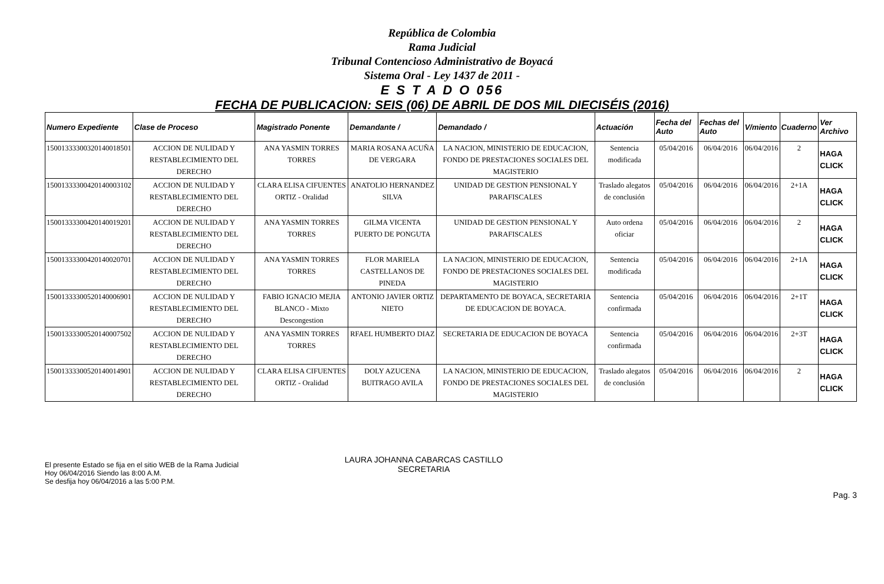República de Colombia
Rama Judicial
Tribunal Contencioso Administrativo de Boyacá
Sistema Oral - Ley 1437 de 2011 -
E S T A D O 056
FECHA DE PUBLICACION: SEIS (06) DE ABRIL DE DOS MIL DIECISÉIS (2016)
| Numero Expediente | Clase de Proceso | Magistrado Ponente | Demandante / | Demandado / | Actuación | Fecha del Auto | Fechas del Auto | V/miento | Cuaderno | Ver Archivo |
| --- | --- | --- | --- | --- | --- | --- | --- | --- | --- | --- |
| 15001333300320140018501 | ACCION DE NULIDAD Y RESTABLECIMIENTO DEL DERECHO | ANA YASMIN TORRES TORRES | MARIA ROSANA ACUÑA DE VERGARA | LA NACION, MINISTERIO DE EDUCACION, FONDO DE PRESTACIONES SOCIALES DEL MAGISTERIO | Sentencia modificada | 05/04/2016 | 06/04/2016 | 06/04/2016 | 2 | HAGA CLICK |
| 15001333300420140003102 | ACCION DE NULIDAD Y RESTABLECIMIENTO DEL DERECHO | CLARA ELISA CIFUENTES ORTIZ - Oralidad | ANATOLIO HERNANDEZ SILVA | UNIDAD DE GESTION PENSIONAL Y PARAFISCALES | Traslado alegatos de conclusión | 05/04/2016 | 06/04/2016 | 06/04/2016 | 2+1A | HAGA CLICK |
| 15001333300420140019201 | ACCION DE NULIDAD Y RESTABLECIMIENTO DEL DERECHO | ANA YASMIN TORRES TORRES | GILMA VICENTA PUERTO DE PONGUTA | UNIDAD DE GESTION PENSIONAL Y PARAFISCALES | Auto ordena oficiar | 05/04/2016 | 06/04/2016 | 06/04/2016 | 2 | HAGA CLICK |
| 15001333300420140020701 | ACCION DE NULIDAD Y RESTABLECIMIENTO DEL DERECHO | ANA YASMIN TORRES TORRES | FLOR MARIELA CASTELLANOS DE PINEDA | LA NACION, MINISTERIO DE EDUCACION, FONDO DE PRESTACIONES SOCIALES DEL MAGISTERIO | Sentencia modificada | 05/04/2016 | 06/04/2016 | 06/04/2016 | 2+1A | HAGA CLICK |
| 15001333300520140006901 | ACCION DE NULIDAD Y RESTABLECIMIENTO DEL DERECHO | FABIO IGNACIO MEJIA BLANCO - Mixto Descongestion | ANTONIO JAVIER ORTIZ NIETO | DEPARTAMENTO DE BOYACA, SECRETARIA DE EDUCACION DE BOYACA. | Sentencia confirmada | 05/04/2016 | 06/04/2016 | 06/04/2016 | 2+1T | HAGA CLICK |
| 15001333300520140007502 | ACCION DE NULIDAD Y RESTABLECIMIENTO DEL DERECHO | ANA YASMIN TORRES TORRES | RFAEL HUMBERTO DIAZ | SECRETARIA DE EDUCACION DE BOYACA | Sentencia confirmada | 05/04/2016 | 06/04/2016 | 06/04/2016 | 2+3T | HAGA CLICK |
| 15001333300520140014901 | ACCION DE NULIDAD Y RESTABLECIMIENTO DEL DERECHO | CLARA ELISA CIFUENTES ORTIZ - Oralidad | DOLY AZUCENA BUITRAGO AVILA | LA NACION, MINISTERIO DE EDUCACION, FONDO DE PRESTACIONES SOCIALES DEL MAGISTERIO | Traslado alegatos de conclusión | 05/04/2016 | 06/04/2016 | 06/04/2016 | 2 | HAGA CLICK |
El presente Estado se fija en el sitio WEB de la Rama Judicial
Hoy 06/04/2016 Siendo las 8:00 A.M.
Se desfija hoy 06/04/2016 a las 5:00 P.M.
LAURA JOHANNA CABARCAS CASTILLO
SECRETARIA
Pag. 3